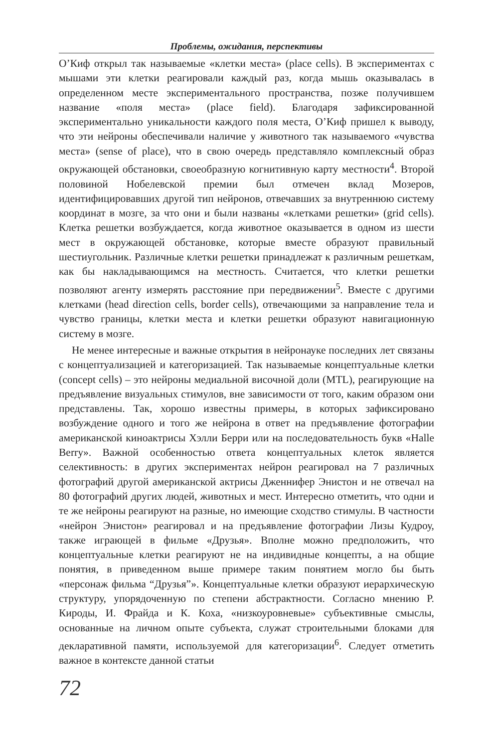Проблемы, ожидания, перспективы
О’Киф открыл так называемые «клетки места» (place cells). В экспериментах с мышами эти клетки реагировали каждый раз, когда мышь оказывалась в определенном месте экспериментального пространства, позже получившем название «поля места» (place field). Благодаря зафиксированной экспериментально уникальности каждого поля места, О’Киф пришел к выводу, что эти нейроны обеспечивали наличие у животного так называемого «чувства места» (sense of place), что в свою очередь представляло комплексный образ окружающей обстановки, своеобразную когнитивную карту местности<sup>4</sup>. Второй половиной Нобелевской премии был отмечен вклад Мозеров, идентифицировавших другой тип нейронов, отвечавших за внутреннюю систему координат в мозге, за что они и были названы «клетками решетки» (grid cells). Клетка решетки возбуждается, когда животное оказывается в одном из шести мест в окружающей обстановке, которые вместе образуют правильный шестиугольник. Различные клетки решетки принадлежат к различным решеткам, как бы накладывающимся на местность. Считается, что клетки решетки позволяют агенту измерять расстояние при передвижении<sup>5</sup>. Вместе с другими клетками (head direction cells, border cells), отвечающими за направление тела и чувство границы, клетки места и клетки решетки образуют навигационную систему в мозге.
Не менее интересные и важные открытия в нейронауке последних лет связаны с концептуализацией и категоризацией. Так называемые концептуальные клетки (concept cells) – это нейроны медиальной височной доли (MTL), реагирующие на предъявление визуальных стимулов, вне зависимости от того, каким образом они представлены. Так, хорошо известны примеры, в которых зафиксировано возбуждение одного и того же нейрона в ответ на предъявление фотографии американской киноактрисы Хэлли Берри или на последовательность букв «Halle Berry». Важной особенностью ответа концептуальных клеток является селективность: в других экспериментах нейрон реагировал на 7 различных фотографий другой американской актрисы Дженнифер Энистон и не отвечал на 80 фотографий других людей, животных и мест. Интересно отметить, что одни и те же нейроны реагируют на разные, но имеющие сходство стимулы. В частности «нейрон Энистон» реагировал и на предъявление фотографии Лизы Кудроу, также играющей в фильме «Друзья». Вполне можно предположить, что концептуальные клетки реагируют не на индивидные концепты, а на общие понятия, в приведенном выше примере таким понятием могло бы быть «персонаж фильма “Друзья”». Концептуальные клетки образуют иерархическую структуру, упорядоченную по степени абстрактности. Согласно мнению Р. Кироды, И. Фрайда и К. Коха, «низкоуровневые» субъективные смыслы, основанные на личном опыте субъекта, служат строительными блоками для декларативной памяти, используемой для категоризации<sup>6</sup>. Следует отметить важное в контексте данной статьи
72